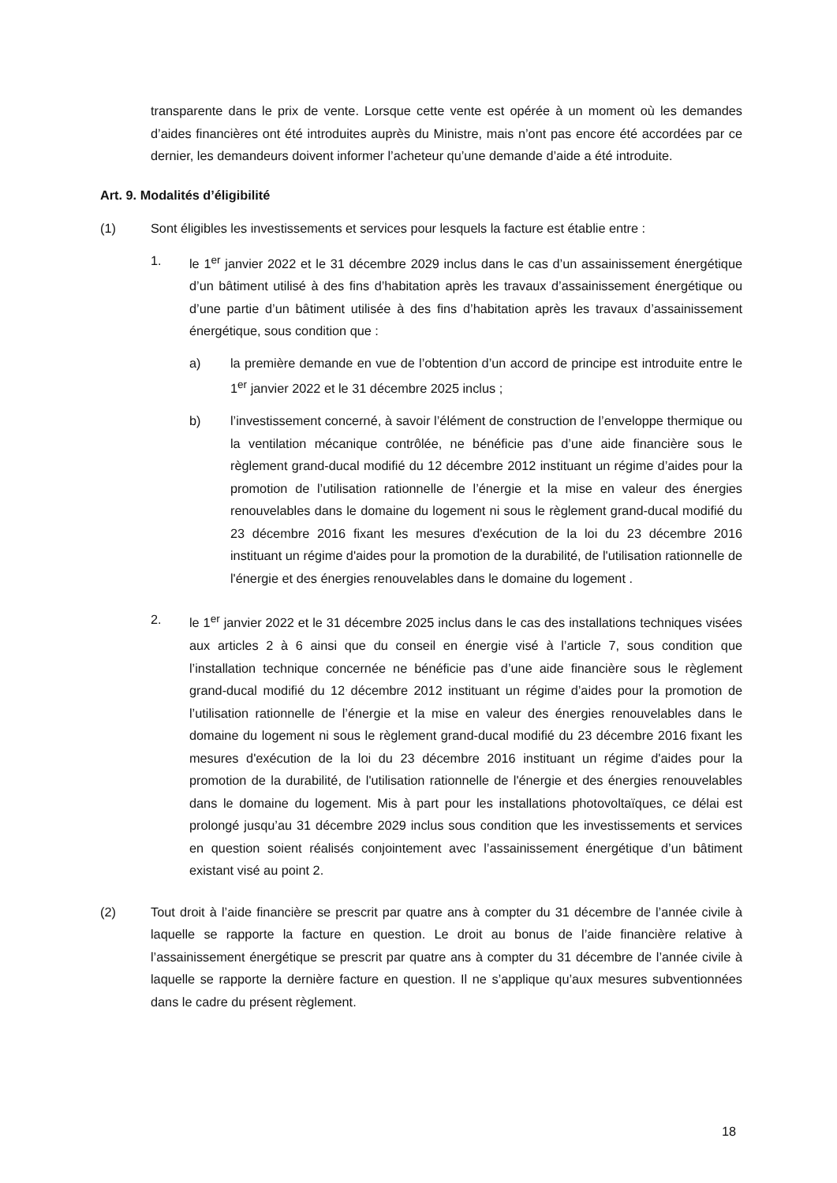transparente dans le prix de vente. Lorsque cette vente est opérée à un moment où les demandes d’aides financières ont été introduites auprès du Ministre, mais n’ont pas encore été accordées par ce dernier, les demandeurs doivent informer l’acheteur qu’une demande d’aide a été introduite.
Art. 9. Modalités d’éligibilité
(1) Sont éligibles les investissements et services pour lesquels la facture est établie entre :
1. le 1<sup>er</sup> janvier 2022 et le 31 décembre 2029 inclus dans le cas d’un assainissement énergétique d’un bâtiment utilisé à des fins d’habitation après les travaux d’assainissement énergétique ou d’une partie d’un bâtiment utilisée à des fins d’habitation après les travaux d’assainissement énergétique, sous condition que :
a) la première demande en vue de l’obtention d’un accord de principe est introduite entre le 1<sup>er</sup> janvier 2022 et le 31 décembre 2025 inclus ;
b) l’investissement concerné, à savoir l’élément de construction de l’enveloppe thermique ou la ventilation mécanique contrôlée, ne bénéficie pas d’une aide financière sous le règlement grand-ducal modifié du 12 décembre 2012 instituant un régime d’aides pour la promotion de l’utilisation rationnelle de l’énergie et la mise en valeur des énergies renouvelables dans le domaine du logement ni sous le règlement grand-ducal modifié du 23 décembre 2016 fixant les mesures d'exécution de la loi du 23 décembre 2016 instituant un régime d'aides pour la promotion de la durabilité, de l'utilisation rationnelle de l'énergie et des énergies renouvelables dans le domaine du logement .
2. le 1<sup>er</sup> janvier 2022 et le 31 décembre 2025 inclus dans le cas des installations techniques visées aux articles 2 à 6 ainsi que du conseil en énergie visé à l’article 7, sous condition que l’installation technique concernée ne bénéficie pas d’une aide financière sous le règlement grand-ducal modifié du 12 décembre 2012 instituant un régime d’aides pour la promotion de l’utilisation rationnelle de l’énergie et la mise en valeur des énergies renouvelables dans le domaine du logement ni sous le règlement grand-ducal modifié du 23 décembre 2016 fixant les mesures d'exécution de la loi du 23 décembre 2016 instituant un régime d'aides pour la promotion de la durabilité, de l'utilisation rationnelle de l'énergie et des énergies renouvelables dans le domaine du logement. Mis à part pour les installations photovoltaïques, ce délai est prolongé jusqu’au 31 décembre 2029 inclus sous condition que les investissements et services en question soient réalisés conjointement avec l’assainissement énergétique d’un bâtiment existant visé au point 2.
(2) Tout droit à l’aide financière se prescrit par quatre ans à compter du 31 décembre de l’année civile à laquelle se rapporte la facture en question. Le droit au bonus de l’aide financière relative à l’assainissement énergétique se prescrit par quatre ans à compter du 31 décembre de l’année civile à laquelle se rapporte la dernière facture en question. Il ne s’applique qu’aux mesures subventionnées dans le cadre du présent règlement.
18